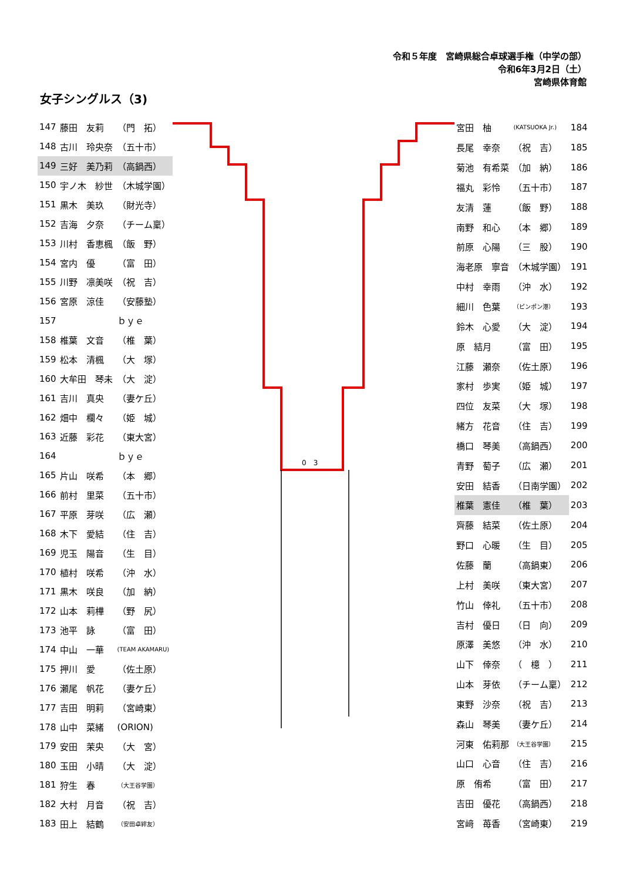令和５年度　宮崎県総合卓球選手権（中学の部）
令和6年3月2日（土）
宮崎県体育館
女子シングルス（3)
| 147 | 藤田 友莉 | （門 拓） |
| 148 | 古川 玲央奈 | （五十市） |
| 149 | 三好 美乃莉 | （高鍋西） |
| 150 | 宇ノ木 紗世 | （木城学園） |
| 151 | 黒木 美玖 | （財光寺） |
| 152 | 吉海 夕奈 | （チーム稟） |
| 153 | 川村 香恵楓 | （飯 野） |
| 154 | 宮内 優 | （富 田） |
| 155 | 川野 凛美咲 | （祝 吉） |
| 156 | 宮原 涼佳 | （安藤塾） |
| 157 | | ｂｙｅ |
| 158 | 椎葉 文音 | （椎 葉） |
| 159 | 松本 清楓 | （大 塚） |
| 160 | 大牟田 琴未 | （大 淀） |
| 161 | 吉川 真央 | （妻ケ丘） |
| 162 | 畑中 欄々 | （姫 城） |
| 163 | 近藤 彩花 | （東大宮） |
| 164 | | ｂｙｅ |
| 165 | 片山 咲希 | （本 郷） |
| 166 | 前村 里菜 | （五十市） |
| 167 | 平原 芽咲 | （広 瀬） |
| 168 | 木下 愛結 | （住 吉） |
| 169 | 児玉 陽音 | （生 目） |
| 170 | 植村 咲希 | （沖 水） |
| 171 | 黒木 咲良 | （加 納） |
| 172 | 山本 莉樺 | （野 尻） |
| 173 | 池平 詠 | （富 田） |
| 174 | 中山 一華 | (TEAM AKAMARU) |
| 175 | 押川 愛 | （佐土原） |
| 176 | 瀬尾 帆花 | （妻ケ丘） |
| 177 | 吉田 明莉 | （宮崎東） |
| 178 | 山中 菜緒 | (ORION) |
| 179 | 安田 茉央 | （大 宮） |
| 180 | 玉田 小晴 | （大 淀） |
| 181 | 狩生 春 | （大王谷学園） |
| 182 | 大村 月音 | （祝 吉） |
| 183 | 田上 結鶴 | （安田卓絆友） |
0　3
| 宮田 柚 | (KATSUOKA Jr.) | 184 |
| 長尾 幸奈 | （祝 吉） | 185 |
| 菊池 有希菜 | （加 納） | 186 |
| 福丸 彩怜 | （五十市） | 187 |
| 友清 蓮 | （飯 野） | 188 |
| 南野 和心 | （本 郷） | 189 |
| 前原 心陽 | （三 股） | 190 |
| 海老原 寧音 | （木城学園） | 191 |
| 中村 幸雨 | （沖 水） | 192 |
| 細川 色葉 | （ピンポン港） | 193 |
| 鈴木 心愛 | （大 淀） | 194 |
| 原 結月 | （富 田） | 195 |
| 江藤 瀬奈 | （佐土原） | 196 |
| 家村 歩実 | （姫 城） | 197 |
| 四位 友菜 | （大 塚） | 198 |
| 緒方 花音 | （住 吉） | 199 |
| 橋口 琴美 | （高鍋西） | 200 |
| 青野 萄子 | （広 瀬） | 201 |
| 安田 結香 | （日南学園） | 202 |
| 椎葉 憲佳 | （椎 葉） | 203 |
| 齊藤 結菜 | （佐土原） | 204 |
| 野口 心暖 | （生 目） | 205 |
| 佐藤 蘭 | （高鍋東） | 206 |
| 上村 美咲 | （東大宮） | 207 |
| 竹山 倖礼 | （五十市） | 208 |
| 吉村 優日 | （日 向） | 209 |
| 原澤 美悠 | （沖 水） | 210 |
| 山下 倖奈 | （ 檍 ） | 211 |
| 山本 芽依 | （チーム稟） | 212 |
| 東野 沙奈 | （祝 吉） | 213 |
| 森山 琴美 | （妻ケ丘） | 214 |
| 河東 佑莉那 | （大王谷学園） | 215 |
| 山口 心音 | （住 吉） | 216 |
| 原 侑希 | （富 田） | 217 |
| 吉田 優花 | （高鍋西） | 218 |
| 宮﨑 苺香 | （宮崎東） | 219 |